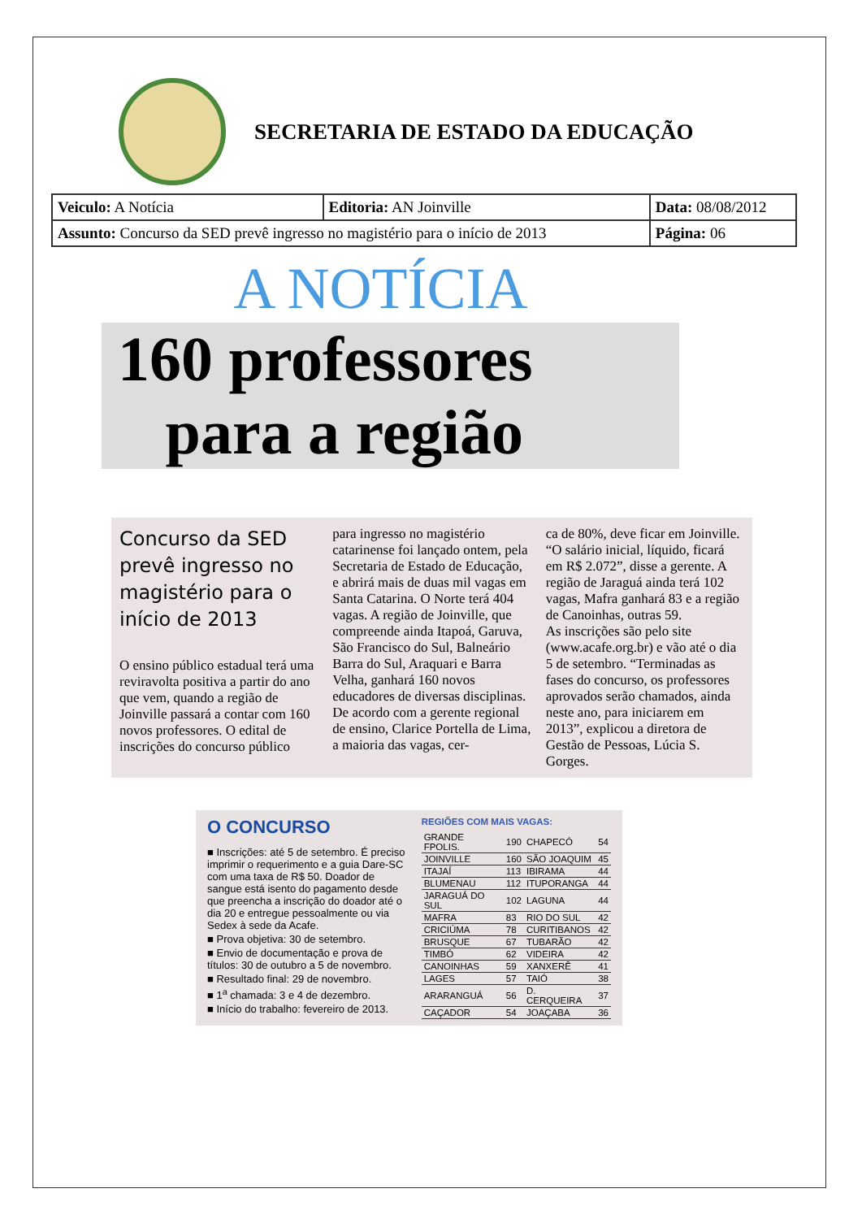SECRETARIA DE ESTADO DA EDUCAÇÃO
| Veiculo: A Notícia | Editoria: AN Joinville | Data: 08/08/2012 |
| Assunto: Concurso da SED prevê ingresso no magistério para o início de 2013 | | Página: 06 |
A NOTÍCIA
160 professores
para a região
Concurso da SED prevê ingresso no magistério para o início de 2013
O ensino público estadual terá uma reviravolta positiva a partir do ano que vem, quando a região de Joinville passará a contar com 160 novos professores. O edital de inscrições do concurso público
para ingresso no magistério catarinense foi lançado ontem, pela Secretaria de Estado de Educação, e abrirá mais de duas mil vagas em Santa Catarina. O Norte terá 404 vagas. A região de Joinville, que compreende ainda Itapoá, Garuva, São Francisco do Sul, Balneário Barra do Sul, Araquari e Barra Velha, ganhará 160 novos educadores de diversas disciplinas.
De acordo com a gerente regional de ensino, Clarice Portella de Lima, a maioria das vagas, cer-
ca de 80%, deve ficar em Joinville. “O salário inicial, líquido, ficará em R$ 2.072”, disse a gerente. A região de Jaraguá ainda terá 102 vagas, Mafra ganhará 83 e a região de Canoinhas, outras 59.
As inscrições são pelo site (www.acafe.org.br) e vão até o dia 5 de setembro. “Terminadas as fases do concurso, os professores aprovados serão chamados, ainda neste ano, para iniciarem em 2013”, explicou a diretora de Gestão de Pessoas, Lúcia S. Gorges.
O CONCURSO
■ Inscrições: até 5 de setembro. É preciso imprimir o requerimento e a guia Dare-SC com uma taxa de R$ 50. Doador de sangue está isento do pagamento desde que preencha a inscrição do doador até o dia 20 e entregue pessoalmente ou via Sedex à sede da Acafe.
■ Prova objetiva: 30 de setembro.
■ Envio de documentação e prova de títulos: 30 de outubro a 5 de novembro.
■ Resultado final: 29 de novembro.
■ 1<sup>a</sup> chamada: 3 e 4 de dezembro.
■ Início do trabalho: fevereiro de 2013.
REGIÕES COM MAIS VAGAS:
| GRANDE FPOLIS. | 190 | CHAPECÓ | 54 |
| JOINVILLE | 160 | SÃO JOAQUIM | 45 |
| ITAJAÍ | 113 | IBIRAMA | 44 |
| BLUMENAU | 112 | ITUPORANGA | 44 |
| JARAGUÁ DO SUL | 102 | LAGUNA | 44 |
| MAFRA | 83 | RIO DO SUL | 42 |
| CRICIÚMA | 78 | CURITIBANOS | 42 |
| BRUSQUE | 67 | TUBARÃO | 42 |
| TIMBÓ | 62 | VIDEIRA | 42 |
| CANOINHAS | 59 | XANXERÊ | 41 |
| LAGES | 57 | TAIÓ | 38 |
| ARARANGUÁ | 56 | D. CERQUEIRA | 37 |
| CAÇADOR | 54 | JOAÇABA | 36 |